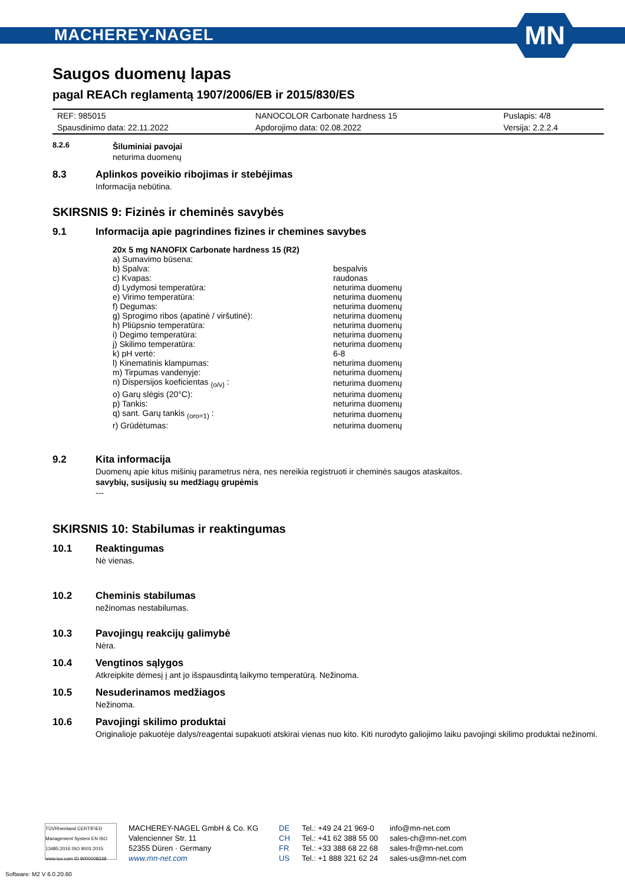MACHEREY-NAGEL
MN
Saugos duomenų lapas
pagal REACh reglamentą 1907/2006/EB ir 2015/830/ES
| REF: 985015 | NANOCOLOR Carbonate hardness 15 | Puslapis: 4/8 |
| Spausdinimo data: 22.11.2022 | Apdorojimo data: 02.08.2022 | Versija: 2.2.2.4 |
8.2.6 Šiluminiai pavojai
neturima duomenų
8.3 Aplinkos poveikio ribojimas ir stebėjimas
Informacija nebūtina.
SKIRSNIS 9: Fizinės ir cheminės savybės
9.1 Informacija apie pagrindines fizines ir chemines savybes
20x 5 mg NANOFIX Carbonate hardness 15 (R2)
| a) Sumavimo būsena: | |
| b) Spalva: | bespalvis |
| c) Kvapas: | raudonas |
| d) Lydymosi temperatūra: | neturima duomenų |
| e) Virimo temperatūra: | neturima duomenų |
| f) Degumas: | neturima duomenų |
| g) Sprogimo ribos (apatinė / viršutinė): | neturima duomenų |
| h) Pliūpsnio temperatūra: | neturima duomenų |
| i) Degimo temperatūra: | neturima duomenų |
| j) Skilimo temperatūra: | neturima duomenų |
| k) pH vertė: | 6-8 |
| l) Kinematinis klampumas: | neturima duomenų |
| m) Tirpumas vandenyje: | neturima duomenų |
| n) Dispersijos koeficientas <sub>(o/v)</sub> : | neturima duomenų |
| o) Garų slėgis (20°C): | neturima duomenų |
| p) Tankis: | neturima duomenų |
| q) sant. Garų tankis <sub>(oro=1)</sub> : | neturima duomenų |
| r) Grūdėtumas: | neturima duomenų |
9.2 Kita informacija
Duomenų apie kitus mišinių parametrus nėra, nes nereikia registruoti ir cheminės saugos ataskaitos.
savybių, susijusių su medžiagų grupėmis
---
SKIRSNIS 10: Stabilumas ir reaktingumas
10.1 Reaktingumas
Nė vienas.
10.2 Cheminis stabilumas
nežinomas nestabilumas.
10.3 Pavojingų reakcijų galimybė
Nėra.
10.4 Vengtinos sąlygos
Atkreipkite dėmesį į ant jo išspausdintą laikymo temperatūrą. Nežinoma.
10.5 Nesuderinamos medžiagos
Nežinoma.
10.6 Pavojingi skilimo produktai
Originalioje pakuotėje dalys/reagentai supakuoti atskirai vienas nuo kito. Kiti nurodyto galiojimo laiku pavojingi skilimo produktai nežinomi.
TÜVRheinland CERTIFIED
Management System EN ISO 13485:2016 ISO 9001:2015
www.tuv.com ID 9000008338
MACHEREY-NAGEL GmbH & Co. KG
Valencienner Str. 11
52355 Düren · Germany
www.mn-net.com
DE
CH
FR
US
Tel.: +49 24 21 969-0
Tel.: +41 62 388 55 00
Tel.: +33 388 68 22 68
Tel.: +1 888 321 62 24
info@mn-net.com
sales-ch@mn-net.com
sales-fr@mn-net.com
sales-us@mn-net.com
Software: M2 V 6.0.20.60